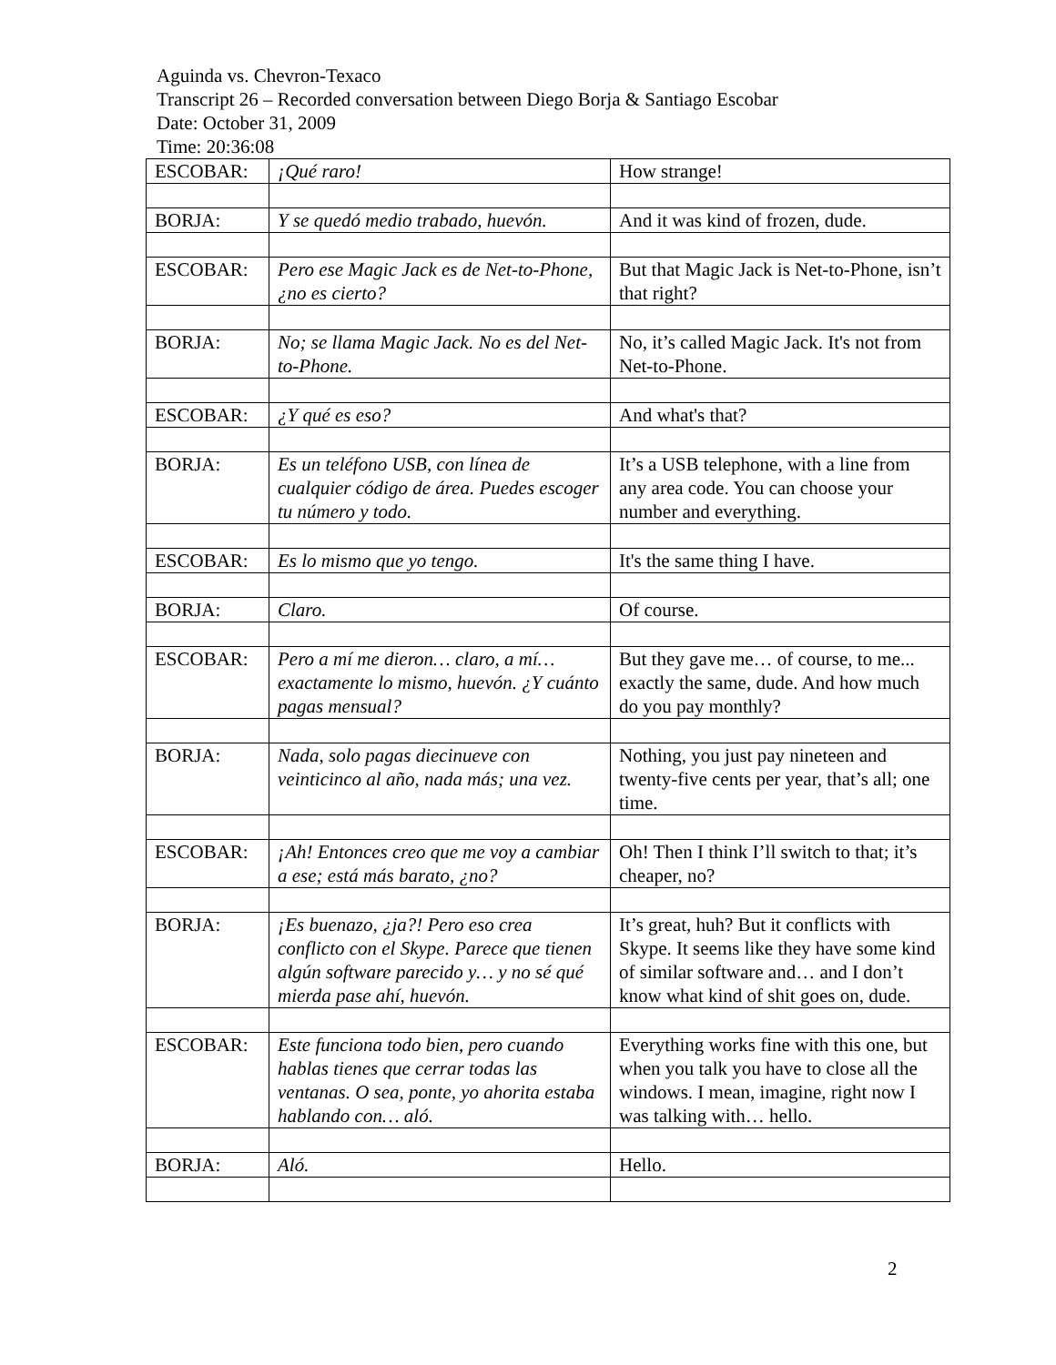Aguinda vs. Chevron-Texaco
Transcript 26 – Recorded conversation between Diego Borja & Santiago Escobar
Date: October 31, 2009
Time: 20:36:08
| ESCOBAR: | ¡Qué raro! | How strange! |
| BORJA: | Y se quedó medio trabado, huevón. | And it was kind of frozen, dude. |
| ESCOBAR: | Pero ese Magic Jack es de Net-to-Phone, ¿no es cierto? | But that Magic Jack is Net-to-Phone, isn’t that right? |
| BORJA: | No; se llama Magic Jack. No es del Net-to-Phone. | No, it’s called Magic Jack. It's not from Net-to-Phone. |
| ESCOBAR: | ¿Y qué es eso? | And what's that? |
| BORJA: | Es un teléfono USB, con línea de cualquier código de área. Puedes escoger tu número y todo. | It’s a USB telephone, with a line from any area code. You can choose your number and everything. |
| ESCOBAR: | Es lo mismo que yo tengo. | It's the same thing I have. |
| BORJA: | Claro. | Of course. |
| ESCOBAR: | Pero a mí me dieron… claro, a mí… exactamente lo mismo, huevón. ¿Y cuánto pagas mensual? | But they gave me… of course, to me... exactly the same, dude. And how much do you pay monthly? |
| BORJA: | Nada, solo pagas diecinueve con veinticinco al año, nada más; una vez. | Nothing, you just pay nineteen and twenty-five cents per year, that’s all; one time. |
| ESCOBAR: | ¡Ah! Entonces creo que me voy a cambiar a ese; está más barato, ¿no? | Oh! Then I think I’ll switch to that; it’s cheaper, no? |
| BORJA: | ¡Es buenazo, ¿ja?! Pero eso crea conflicto con el Skype. Parece que tienen algún software parecido y… y no sé qué mierda pase ahí, huevón. | It’s great, huh? But it conflicts with Skype. It seems like they have some kind of similar software and… and I don’t know what kind of shit goes on, dude. |
| ESCOBAR: | Este funciona todo bien, pero cuando hablas tienes que cerrar todas las ventanas. O sea, ponte, yo ahorita estaba hablando con… aló. | Everything works fine with this one, but when you talk you have to close all the windows. I mean, imagine, right now I was talking with… hello. |
| BORJA: | Aló. | Hello. |
2